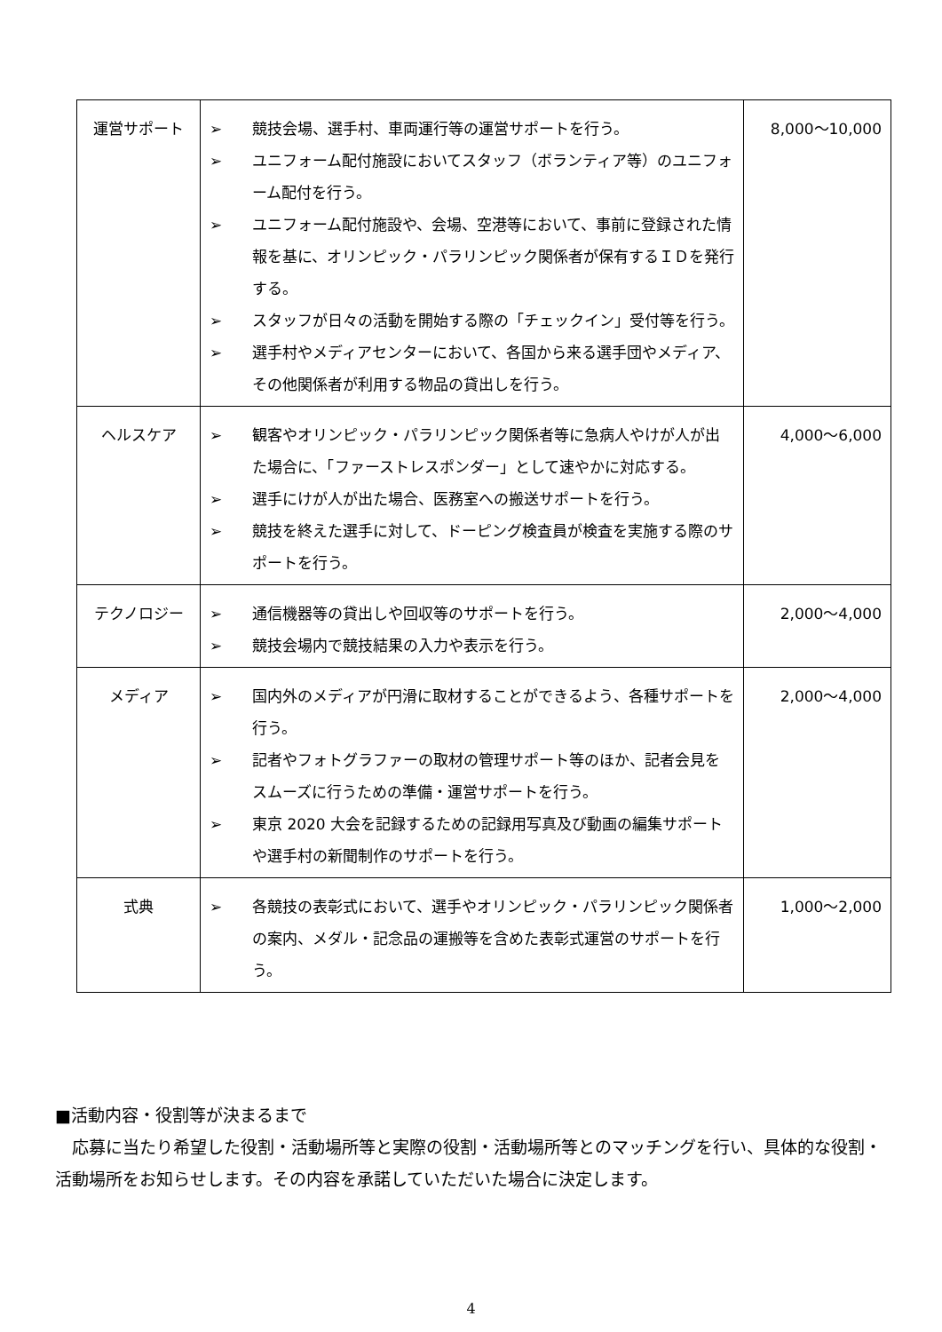| 運営サポート | ➢ 競技会場、選手村、車両運行等の運営サポートを行う。 ➢ ユニフォーム配付施設においてスタッフ（ボランティア等）のユニフォーム配付を行う。 ➢ ユニフォーム配付施設や、会場、空港等において、事前に登録された情報を基に、オリンピック・パラリンピック関係者が保有するＩＤを発行する。 ➢ スタッフが日々の活動を開始する際の「チェックイン」受付等を行う。 ➢ 選手村やメディアセンターにおいて、各国から来る選手団やメディア、その他関係者が利用する物品の貸出しを行う。 | 8,000～10,000 |
| ヘルスケア | ➢ 観客やオリンピック・パラリンピック関係者等に急病人やけが人が出た場合に、「ファーストレスポンダー」として速やかに対応する。 ➢ 選手にけが人が出た場合、医務室への搬送サポートを行う。 ➢ 競技を終えた選手に対して、ドーピング検査員が検査を実施する際のサポートを行う。 | 4,000～6,000 |
| テクノロジー | ➢ 通信機器等の貸出しや回収等のサポートを行う。 ➢ 競技会場内で競技結果の入力や表示を行う。 | 2,000～4,000 |
| メディア | ➢ 国内外のメディアが円滑に取材することができるよう、各種サポートを行う。 ➢ 記者やフォトグラファーの取材の管理サポート等のほか、記者会見をスムーズに行うための準備・運営サポートを行う。 ➢ 東京 2020 大会を記録するための記録用写真及び動画の編集サポートや選手村の新聞制作のサポートを行う。 | 2,000～4,000 |
| 式典 | ➢ 各競技の表彰式において、選手やオリンピック・パラリンピック関係者の案内、メダル・記念品の運搬等を含めた表彰式運営のサポートを行う。 | 1,000～2,000 |
■活動内容・役割等が決まるまで
　応募に当たり希望した役割・活動場所等と実際の役割・活動場所等とのマッチングを行い、具体的な役割・活動場所をお知らせします。その内容を承諾していただいた場合に決定します。
4